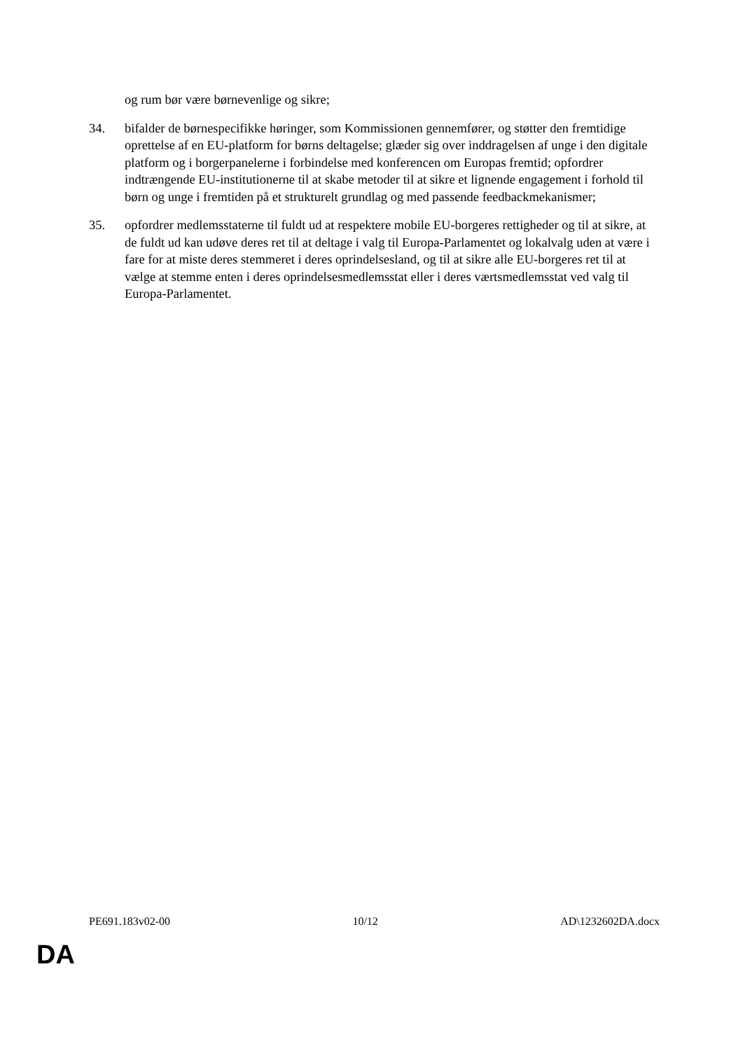og rum bør være børnevenlige og sikre;
34. bifalder de børnespecifikke høringer, som Kommissionen gennemfører, og støtter den fremtidige oprettelse af en EU-platform for børns deltagelse; glæder sig over inddragelsen af unge i den digitale platform og i borgerpanelerne i forbindelse med konferencen om Europas fremtid; opfordrer indtrængende EU-institutionerne til at skabe metoder til at sikre et lignende engagement i forhold til børn og unge i fremtiden på et strukturelt grundlag og med passende feedbackmekanismer;
35. opfordrer medlemsstaterne til fuldt ud at respektere mobile EU-borgeres rettigheder og til at sikre, at de fuldt ud kan udøve deres ret til at deltage i valg til Europa-Parlamentet og lokalvalg uden at være i fare for at miste deres stemmeret i deres oprindelsesland, og til at sikre alle EU-borgeres ret til at vælge at stemme enten i deres oprindelsesmedlemsstat eller i deres værtsmedlemsstat ved valg til Europa-Parlamentet.
PE691.183v02-00 10/12 AD\1232602DA.docx
DA